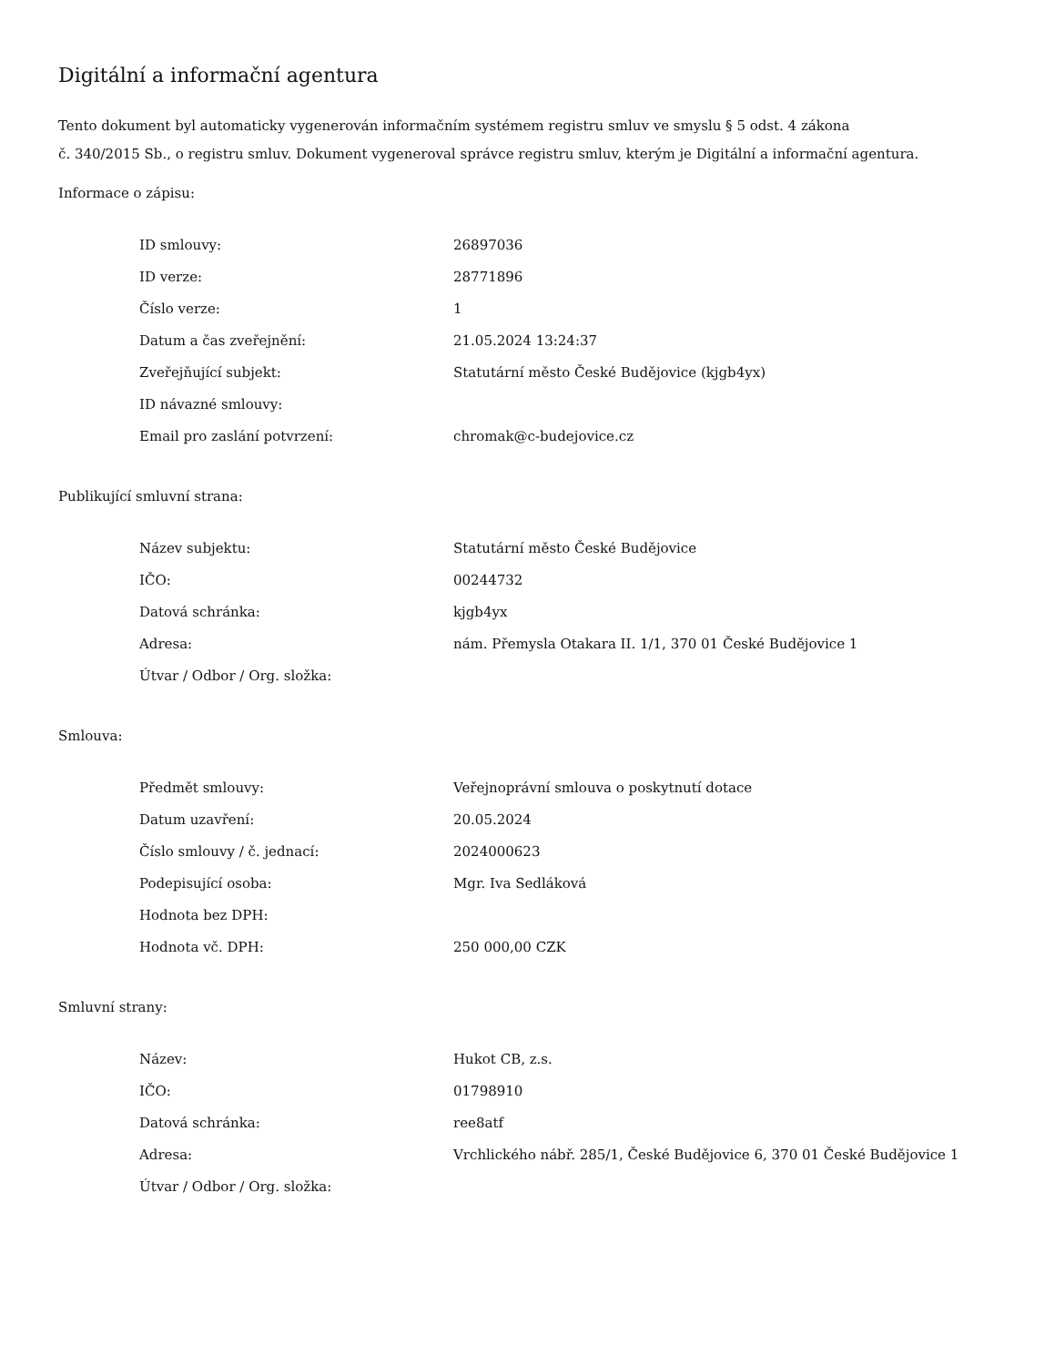Digitální a informační agentura
Tento dokument byl automaticky vygenerován informačním systémem registru smluv ve smyslu § 5 odst. 4 zákona
č. 340/2015 Sb., o registru smluv. Dokument vygeneroval správce registru smluv, kterým je Digitální a informační agentura.
Informace o zápisu:
| ID smlouvy: | 26897036 |
| ID verze: | 28771896 |
| Číslo verze: | 1 |
| Datum a čas zveřejnění: | 21.05.2024 13:24:37 |
| Zveřejňující subjekt: | Statutární město České Budějovice (kjgb4yx) |
| ID návazné smlouvy: | |
| Email pro zaslání potvrzení: | chromak@c-budejovice.cz |
Publikující smluvní strana:
| Název subjektu: | Statutární město České Budějovice |
| IČO: | 00244732 |
| Datová schránka: | kjgb4yx |
| Adresa: | nám. Přemysla Otakara II. 1/1, 370 01 České Budějovice 1 |
| Útvar / Odbor / Org. složka: | |
Smlouva:
| Předmět smlouvy: | Veřejnoprávní smlouva o poskytnutí dotace |
| Datum uzavření: | 20.05.2024 |
| Číslo smlouvy / č. jednací: | 2024000623 |
| Podepisující osoba: | Mgr. Iva Sedláková |
| Hodnota bez DPH: | |
| Hodnota vč. DPH: | 250 000,00 CZK |
Smluvní strany:
| Název: | Hukot CB, z.s. |
| IČO: | 01798910 |
| Datová schránka: | ree8atf |
| Adresa: | Vrchlického nábř. 285/1, České Budějovice 6, 370 01 České Budějovice 1 |
| Útvar / Odbor / Org. složka: | |